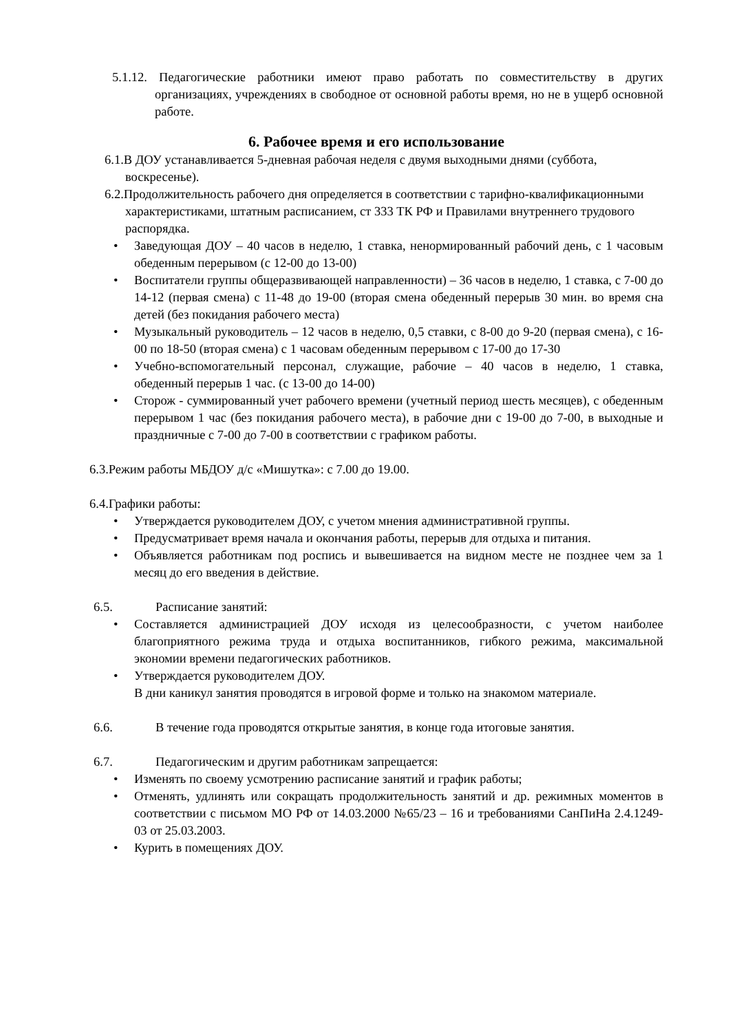5.1.12. Педагогические работники имеют право работать по совместительству в других организациях, учреждениях в свободное от основной работы время, но не в ущерб основной работе.
6. Рабочее время и его использование
6.1.В ДОУ устанавливается 5-дневная рабочая неделя с двумя выходными днями (суббота, воскресенье).
6.2.Продолжительность рабочего дня определяется в соответствии с тарифно-квалификационными характеристиками, штатным расписанием, ст 333 ТК РФ и Правилами внутреннего трудового распорядка.
• Заведующая ДОУ – 40 часов в неделю, 1 ставка, ненормированный рабочий день, с 1 часовым обеденным перерывом (с 12-00 до 13-00)
• Воспитатели группы общеразвивающей направленности) – 36 часов в неделю, 1 ставка, с 7-00 до 14-12 (первая смена) с 11-48 до 19-00 (вторая смена обеденный перерыв 30 мин. во время сна детей (без покидания рабочего места)
• Музыкальный руководитель – 12 часов в неделю, 0,5 ставки, с 8-00 до 9-20 (первая смена), с 16-00 по 18-50 (вторая смена) с 1 часовам обеденным перерывом с 17-00 до 17-30
• Учебно-вспомогательный персонал, служащие, рабочие – 40 часов в неделю, 1 ставка, обеденный перерыв 1 час. (с 13-00 до 14-00)
• Сторож - суммированный учет рабочего времени (учетный период шесть месяцев), с обеденным перерывом 1 час (без покидания рабочего места), в рабочие дни с 19-00 до 7-00, в выходные и праздничные с 7-00 до 7-00 в соответствии с графиком работы.
6.3.Режим работы МБДОУ д/с «Мишутка»: с 7.00 до 19.00.
6.4.Графики работы:
• Утверждается руководителем ДОУ, с учетом мнения административной группы.
• Предусматривает время начала и окончания работы, перерыв для отдыха и питания.
• Объявляется работникам под роспись и вывешивается на видном месте не позднее чем за 1 месяц до его введения в действие.
6.5. Расписание занятий:
• Составляется администрацией ДОУ исходя из целесообразности, с учетом наиболее благоприятного режима труда и отдыха воспитанников, гибкого режима, максимальной экономии времени педагогических работников.
• Утверждается руководителем ДОУ.
В дни каникул занятия проводятся в игровой форме и только на знакомом материале.
6.6. В течение года проводятся открытые занятия, в конце года итоговые занятия.
6.7. Педагогическим и другим работникам запрещается:
• Изменять по своему усмотрению расписание занятий и график работы;
• Отменять, удлинять или сокращать продолжительность занятий и др. режимных моментов в соответствии с письмом МО РФ от 14.03.2000 №65/23 – 16 и требованиями СанПиНа 2.4.1249-03 от 25.03.2003.
• Курить в помещениях ДОУ.